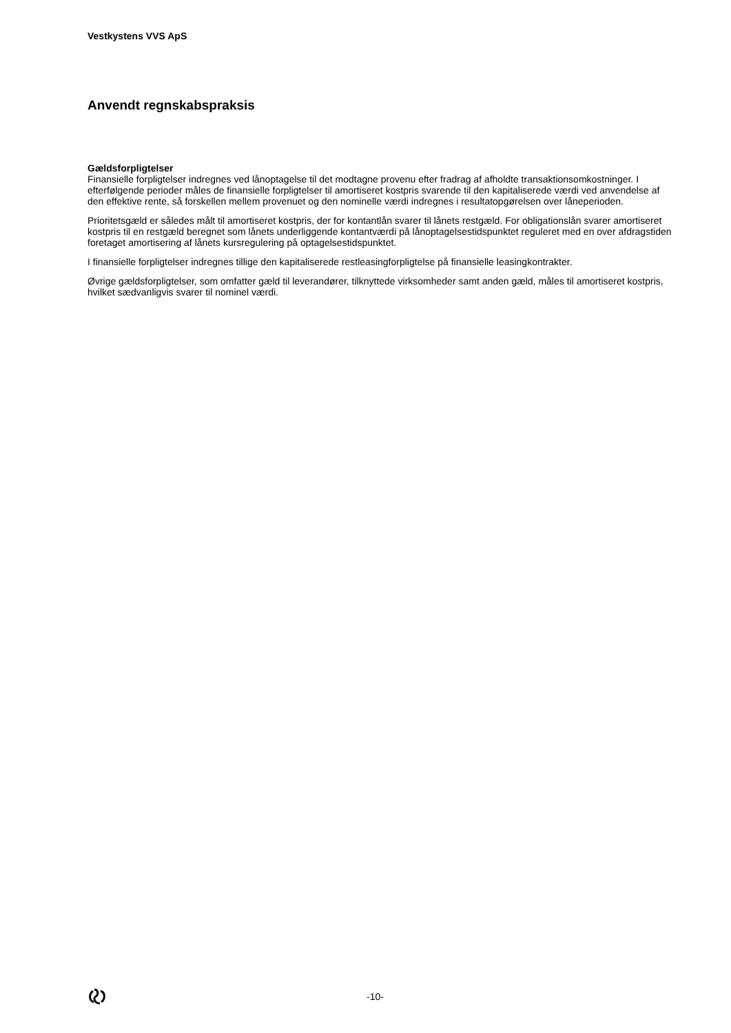Vestkystens VVS ApS
Anvendt regnskabspraksis
Gældsforpligtelser
Finansielle forpligtelser indregnes ved lånoptagelse til det modtagne provenu efter fradrag af afholdte transaktionsomkostninger. I efterfølgende perioder måles de finansielle forpligtelser til amortiseret kostpris svarende til den kapitaliserede værdi ved anvendelse af den effektive rente, så forskellen mellem provenuet og den nominelle værdi indregnes i resultatopgørelsen over låneperioden.
Prioritetsgæld er således målt til amortiseret kostpris, der for kontantlån svarer til lånets restgæld. For obligationslån svarer amortiseret kostpris til en restgæld beregnet som lånets underliggende kontantværdi på lånoptagelsestidspunktet reguleret med en over afdragstiden foretaget amortisering af lånets kursregulering på optagelsestidspunktet.
I finansielle forpligtelser indregnes tillige den kapitaliserede restleasingforpligtelse på finansielle leasingkontrakter.
Øvrige gældsforpligtelser, som omfatter gæld til leverandører, tilknyttede virksomheder samt anden gæld, måles til amortiseret kostpris, hvilket sædvanligvis svarer til nominel værdi.
-10-